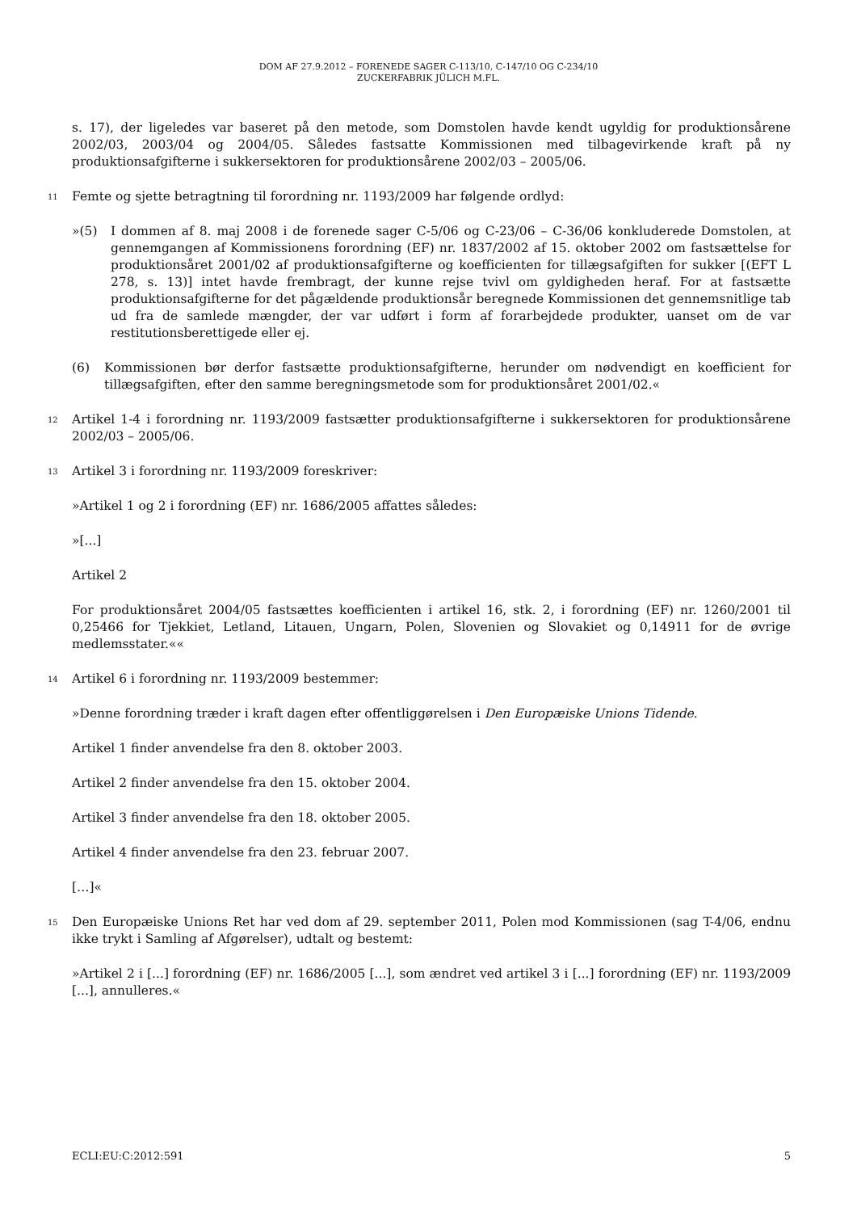DOM AF 27.9.2012 – FORENEDE SAGER C-113/10, C-147/10 OG C-234/10
ZUCKERFABRIK JÜLICH M.FL.
s. 17), der ligeledes var baseret på den metode, som Domstolen havde kendt ugyldig for produktionsårene 2002/03, 2003/04 og 2004/05. Således fastsatte Kommissionen med tilbagevirkende kraft på ny produktionsafgifterne i sukkersektoren for produktionsårene 2002/03 – 2005/06.
11
Femte og sjette betragtning til forordning nr. 1193/2009 har følgende ordlyd:
»(5) I dommen af 8. maj 2008 i de forenede sager C-5/06 og C-23/06 – C-36/06 konkluderede Domstolen, at gennemgangen af Kommissionens forordning (EF) nr. 1837/2002 af 15. oktober 2002 om fastsættelse for produktionsåret 2001/02 af produktionsafgifterne og koefficienten for tillægsafgiften for sukker [(EFT L 278, s. 13)] intet havde frembragt, der kunne rejse tvivl om gyldigheden heraf. For at fastsætte produktionsafgifterne for det pågældende produktionsår beregnede Kommissionen det gennemsnitlige tab ud fra de samlede mængder, der var udført i form af forarbejdede produkter, uanset om de var restitutionsberettigede eller ej.
(6) Kommissionen bør derfor fastsætte produktionsafgifterne, herunder om nødvendigt en koefficient for tillægsafgiften, efter den samme beregningsmetode som for produktionsåret 2001/02.«
12
Artikel 1-4 i forordning nr. 1193/2009 fastsætter produktionsafgifterne i sukkersektoren for produktionsårene 2002/03 – 2005/06.
13
Artikel 3 i forordning nr. 1193/2009 foreskriver:
»Artikel 1 og 2 i forordning (EF) nr. 1686/2005 affattes således:
»[...]
Artikel 2
For produktionsåret 2004/05 fastsættes koefficienten i artikel 16, stk. 2, i forordning (EF) nr. 1260/2001 til 0,25466 for Tjekkiet, Letland, Litauen, Ungarn, Polen, Slovenien og Slovakiet og 0,14911 for de øvrige medlemsstater.««
14
Artikel 6 i forordning nr. 1193/2009 bestemmer:
»Denne forordning træder i kraft dagen efter offentliggørelsen i Den Europæiske Unions Tidende.
Artikel 1 finder anvendelse fra den 8. oktober 2003.
Artikel 2 finder anvendelse fra den 15. oktober 2004.
Artikel 3 finder anvendelse fra den 18. oktober 2005.
Artikel 4 finder anvendelse fra den 23. februar 2007.
[…]«
15
Den Europæiske Unions Ret har ved dom af 29. september 2011, Polen mod Kommissionen (sag T-4/06, endnu ikke trykt i Samling af Afgørelser), udtalt og bestemt:
»Artikel 2 i [...] forordning (EF) nr. 1686/2005 [...], som ændret ved artikel 3 i [...] forordning (EF) nr. 1193/2009 [...], annulleres.«
ECLI:EU:C:2012:591 5